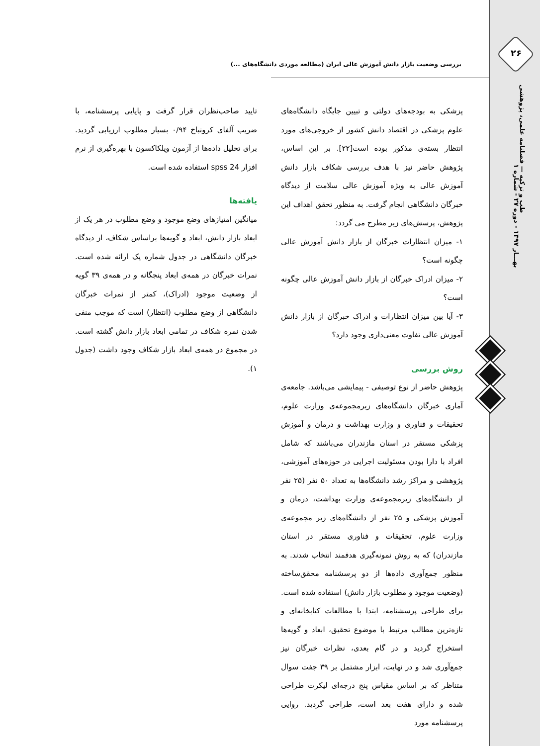۲۶
طب و تزکیه — فصلنامه علمی، پژوهشی
بهـــار ۱۳۹۷ - دوره ۲۷ - شماره ۱
بررسی وضعیت بازار دانش آموزش عالی ایران (مطالعه موردی دانشگاه‌های ...)
پزشکی به بودجه‌های دولتی و تبیین جایگاه دانشگاه‌های علوم پزشکی در اقتصاد دانش کشور از خروجی‌های مورد انتظار بسته‌ی مذکور بوده است[۲۲]. بر این اساس، پژوهش حاضر نیز با هدف بررسی شکاف بازار دانش آموزش عالی به ویژه آموزش عالی سلامت از دیدگاه خبرگان دانشگاهی انجام گرفت. به منظور تحقق اهداف این پژوهش، پرسش‌های زیر مطرح می گردد:
۱- میزان انتظارات خبرگان از بازار دانش آموزش عالی چگونه است؟
۲- میزان ادراک خبرگان از بازار دانش آموزش عالی چگونه است؟
۳- آیا بین میزان انتظارات و ادراک خبرگان از بازار دانش آموزش عالی تفاوت معنی‌داری وجود دارد؟
روش بررسی
پژوهش حاضر از نوع توصیفی - پیمایشی می‌باشد. جامعه‌ی آماری خبرگان دانشگاه‌های زیرمجموعه‌ی وزارت علوم، تحقیقات و فناوری و وزارت بهداشت و درمان و آموزش پزشکی مستقر در استان مازندران می‌باشند که شامل افراد با دارا بودن مسئولیت اجرایی در حوزه‌های آموزشی، پژوهشی و مراکز رشد دانشگاه‌ها به تعداد ۵۰ نفر (۲۵ نفر از دانشگاه‌های زیرمجموعه‌ی وزارت بهداشت، درمان و آموزش پزشکی و ۲۵ نفر از دانشگاه‌های زیر مجموعه‌ی وزارت علوم، تحقیقات و فناوری مستقر در استان مازندران) که به روش نمونه‌گیری هدفمند انتخاب شدند. به منظور جمع‌آوری داده‌ها از دو پرسشنامه محقق‌ساخته (وضعیت موجود و مطلوب بازار دانش) استفاده شده است. برای طراحی پرسشنامه، ابتدا با مطالعات کتابخانه‌ای و تازه‌ترین مطالب مرتبط با موضوع تحقیق، ابعاد و گویه‌ها استخراج گردید و در گام بعدی، نظرات خبرگان نیز جمع‌آوری شد و در نهایت، ابزار مشتمل بر ۳۹ جفت سوال متناظر که بر اساس مقیاس پنج درجه‌ای لیکرت طراحی شده و دارای هفت بعد است، طراحی گردید. روایی پرسشنامه مورد
تایید صاحب‌نظران قرار گرفت و پایایی پرسشنامه، با ضریب آلفای کرونباخ ۰/۹۴ بسیار مطلوب ارزیابی گردید. برای تحلیل داده‌ها از آزمون ویلکاکسون با بهره‌گیری از نرم افزار spss 24 استفاده شده است.
یافته‌ها
میانگین امتیازهای وضع موجود و وضع مطلوب در هر یک از ابعاد بازار دانش، ابعاد و گویه‌ها براساس شکاف، از دیدگاه خبرگان دانشگاهی در جدول شماره یک ارائه شده است. نمرات خبرگان در همه‌ی ابعاد پنجگانه و در همه‌ی ۳۹ گویه از وضعیت موجود (ادراک)، کمتر از نمرات خبرگان دانشگاهی از وضع مطلوب (انتظار) است که موجب منفی شدن نمره شکاف در تمامی ابعاد بازار دانش گشته است. در مجموع در همه‌ی ابعاد بازار شکاف وجود داشت (جدول ۱).